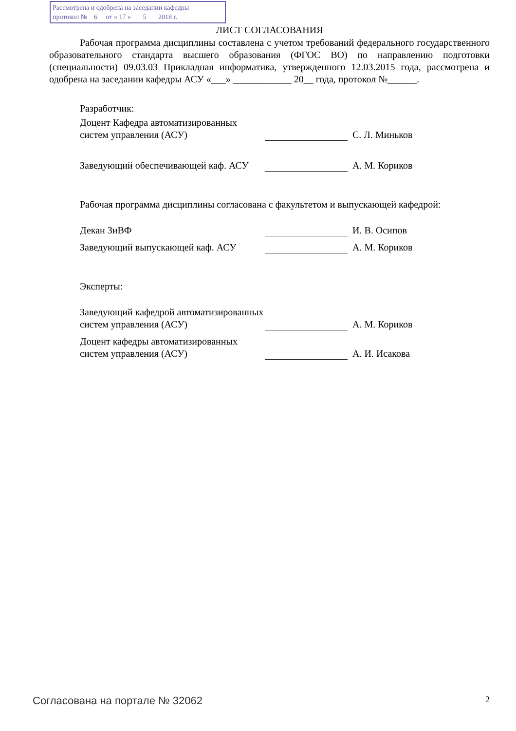Рассмотрена и одобрена на заседании кафедры
протокол № 6 от « 17 » 5 2018 г.
ЛИСТ СОГЛАСОВАНИЯ
Рабочая программа дисциплины составлена с учетом требований федерального государственного образовательного стандарта высшего образования (ФГОС ВО) по направлению подготовки (специальности) 09.03.03 Прикладная информатика, утвержденного 12.03.2015 года, рассмотрена и одобрена на заседании кафедры АСУ «___» ____________ 20__ года, протокол №______.
Разработчик:
Доцент Кафедра автоматизированных систем управления (АСУ)
С. Л. Миньков
Заведующий обеспечивающей каф. АСУ
А. М. Кориков
Рабочая программа дисциплины согласована с факультетом и выпускающей кафедрой:
Декан ЗиВФ
И. В. Осипов
Заведующий выпускающей каф. АСУ
А. М. Кориков
Эксперты:
Заведующий кафедрой автоматизированных систем управления (АСУ)
А. М. Кориков
Доцент кафедры автоматизированных систем управления (АСУ)
А. И. Исакова
Согласована на портале № 32062 2